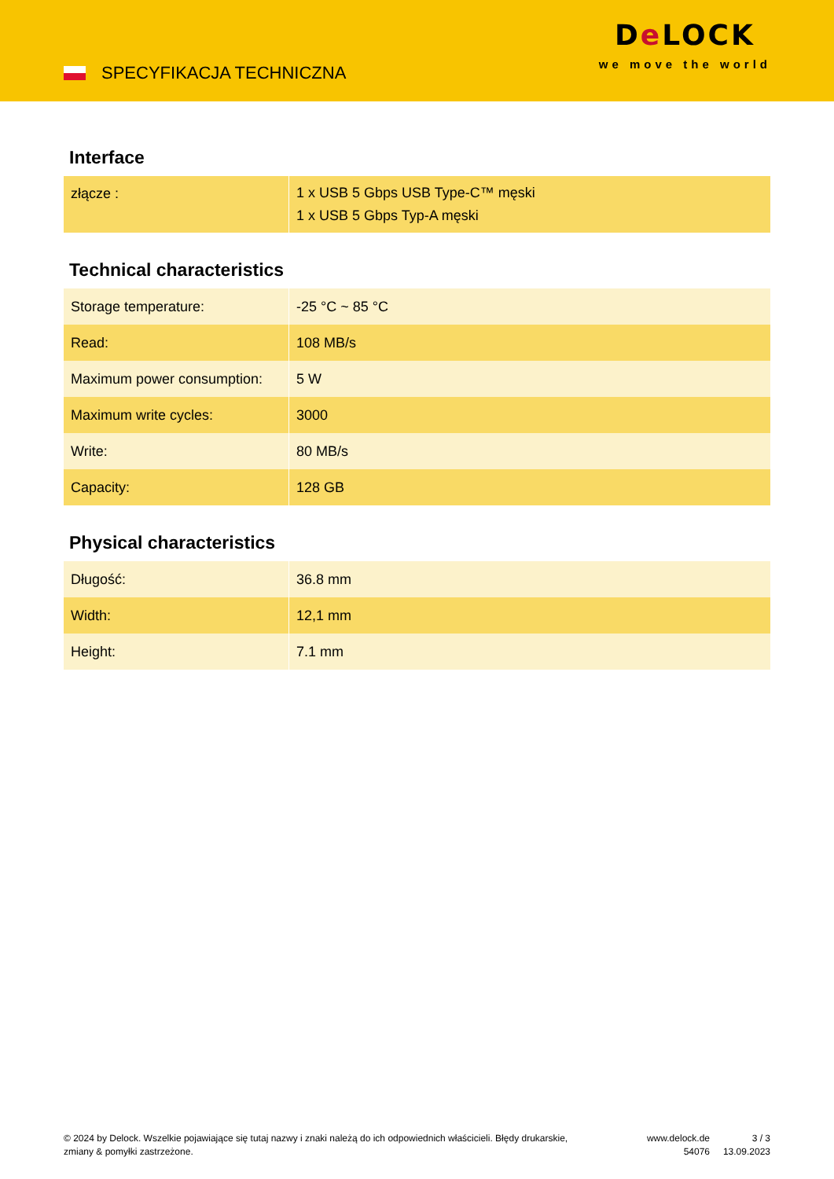SPECYFIKACJA TECHNICZNA
De LOCK
we move the world
Interface
| złącze : | 1 x USB 5 Gbps USB Type-C™ męski 1 x USB 5 Gbps Typ-A męski |
Technical characteristics
| Storage temperature: | -25 °C ~ 85 °C |
| Read: | 108 MB/s |
| Maximum power consumption: | 5 W |
| Maximum write cycles: | 3000 |
| Write: | 80 MB/s |
| Capacity: | 128 GB |
Physical characteristics
| Długość: | 36.8 mm |
| Width: | 12,1 mm |
| Height: | 7.1 mm |
© 2024 by Delock. Wszelkie pojawiające się tutaj nazwy i znaki należą do ich odpowiednich właścicieli. Błędy drukarskie, zmiany & pomyłki zastrzeżone.
www.delock.de
54076
3 / 3
13.09.2023